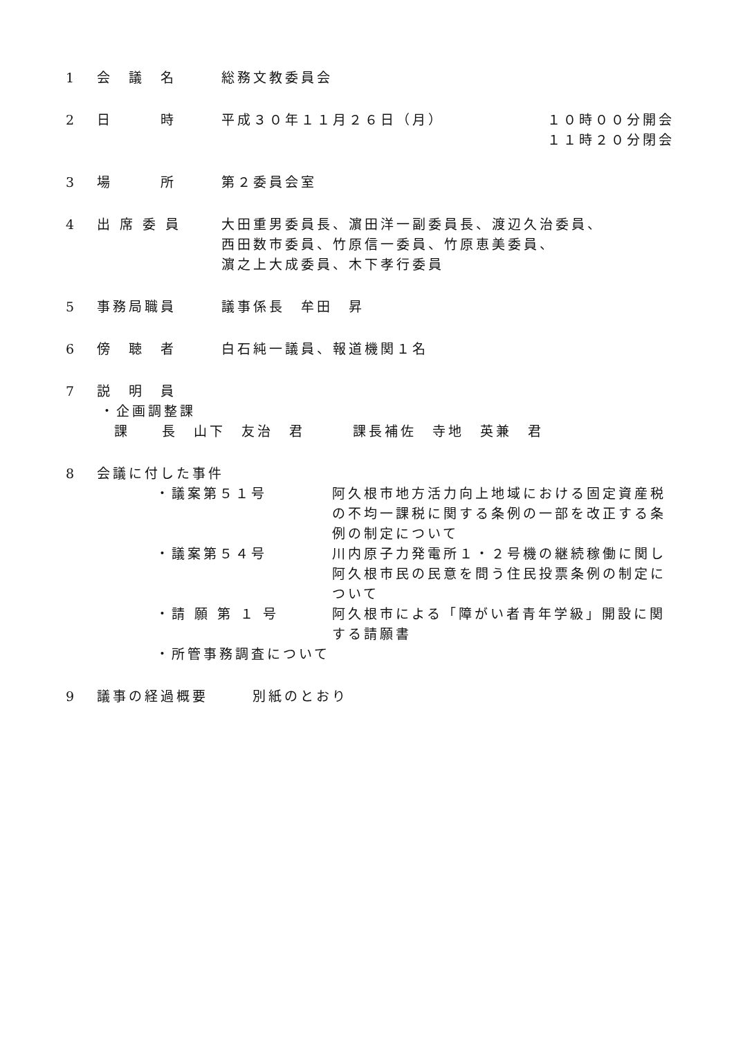1 会　議　名 総務文教委員会
2 日　　　時 平成３０年１１月２６日（月） １０時００分開会
１１時２０分閉会
3 場　　　所 第２委員会室
4 出 席 委 員 大田重男委員長、濵田洋一副委員長、渡辺久治委員、
西田数市委員、竹原信一委員、竹原恵美委員、
濵之上大成委員、木下孝行委員
5 事務局職員 議事係長　牟田　昇
6 傍　聴　者 白石純一議員、報道機関１名
7 説　明　員
・企画調整課
課　　長　山下　友治　君　　　課長補佐　寺地　英兼　君
8 会議に付した事件
・議案第５１号 阿久根市地方活力向上地域における固定資産税の不均一課税に関する条例の一部を改正する条例の制定について
・議案第５４号 川内原子力発電所１・２号機の継続稼働に関し阿久根市民の民意を問う住民投票条例の制定について
・請 願 第 １ 号 阿久根市による「障がい者青年学級」開設に関する請願書
・所管事務調査について
9 議事の経過概要 別紙のとおり